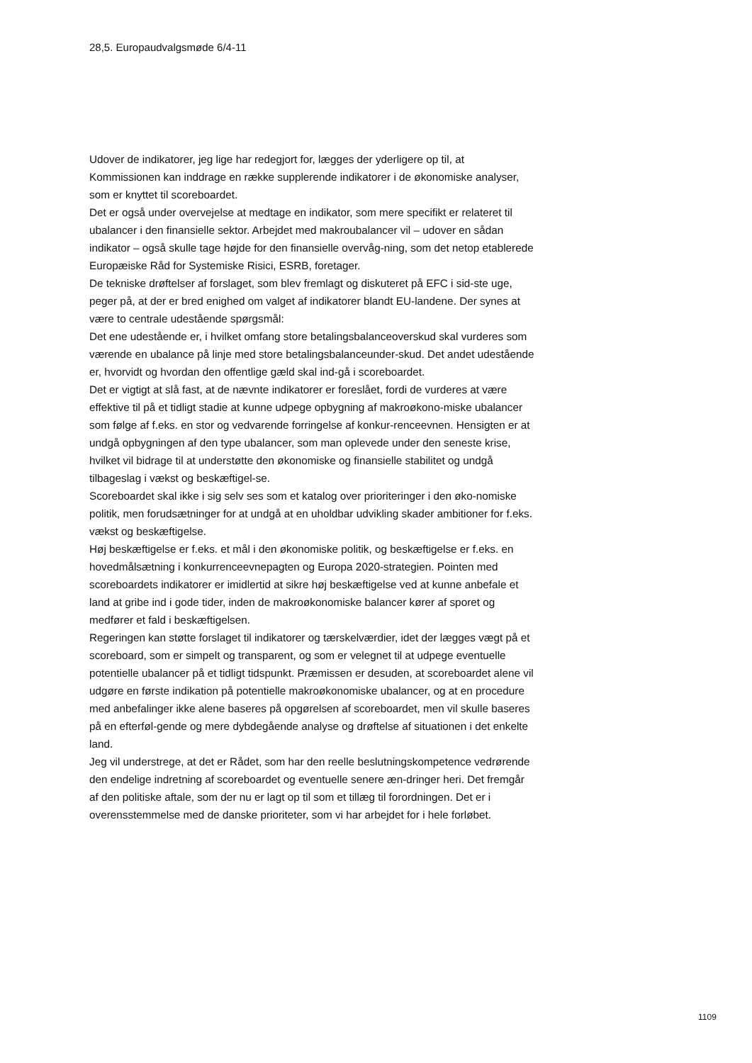28,5. Europaudvalgsmøde 6/4-11
Udover de indikatorer, jeg lige har redegjort for, lægges der yderligere op til, at Kommissionen kan inddrage en række supplerende indikatorer i de økonomiske analyser, som er knyttet til scoreboardet.
Det er også under overvejelse at medtage en indikator, som mere specifikt er relateret til ubalancer i den finansielle sektor. Arbejdet med makroubalancer vil – udover en sådan indikator – også skulle tage højde for den finansielle overvåg-ning, som det netop etablerede Europæiske Råd for Systemiske Risici, ESRB, foretager.
De tekniske drøftelser af forslaget, som blev fremlagt og diskuteret på EFC i sid-ste uge, peger på, at der er bred enighed om valget af indikatorer blandt EU-landene. Der synes at være to centrale udestående spørgsmål:
Det ene udestående er, i hvilket omfang store betalingsbalanceoverskud skal vurderes som værende en ubalance på linje med store betalingsbalanceunder-skud. Det andet udestående er, hvorvidt og hvordan den offentlige gæld skal ind-gå i scoreboardet.
Det er vigtigt at slå fast, at de nævnte indikatorer er foreslået, fordi de vurderes at være effektive til på et tidligt stadie at kunne udpege opbygning af makroøkono-miske ubalancer som følge af f.eks. en stor og vedvarende forringelse af konkur-renceevnen. Hensigten er at undgå opbygningen af den type ubalancer, som man oplevede under den seneste krise, hvilket vil bidrage til at understøtte den økonomiske og finansielle stabilitet og undgå tilbageslag i vækst og beskæftigel-se.
Scoreboardet skal ikke i sig selv ses som et katalog over prioriteringer i den øko-nomiske politik, men forudsætninger for at undgå at en uholdbar udvikling skader ambitioner for f.eks. vækst og beskæftigelse.
Høj beskæftigelse er f.eks. et mål i den økonomiske politik, og beskæftigelse er f.eks. en hovedmålsætning i konkurrenceevnepagten og Europa 2020-strategien. Pointen med scoreboardets indikatorer er imidlertid at sikre høj beskæftigelse ved at kunne anbefale et land at gribe ind i gode tider, inden de makroøkonomiske balancer kører af sporet og medfører et fald i beskæftigelsen.
Regeringen kan støtte forslaget til indikatorer og tærskelværdier, idet der lægges vægt på et scoreboard, som er simpelt og transparent, og som er velegnet til at udpege eventuelle potentielle ubalancer på et tidligt tidspunkt. Præmissen er desuden, at scoreboardet alene vil udgøre en første indikation på potentielle makroøkonomiske ubalancer, og at en procedure med anbefalinger ikke alene baseres på opgørelsen af scoreboardet, men vil skulle baseres på en efterføl-gende og mere dybdegående analyse og drøftelse af situationen i det enkelte land.
Jeg vil understrege, at det er Rådet, som har den reelle beslutningskompetence vedrørende den endelige indretning af scoreboardet og eventuelle senere æn-dringer heri. Det fremgår af den politiske aftale, som der nu er lagt op til som et tillæg til forordningen. Det er i overensstemmelse med de danske prioriteter, som vi har arbejdet for i hele forløbet.
1109